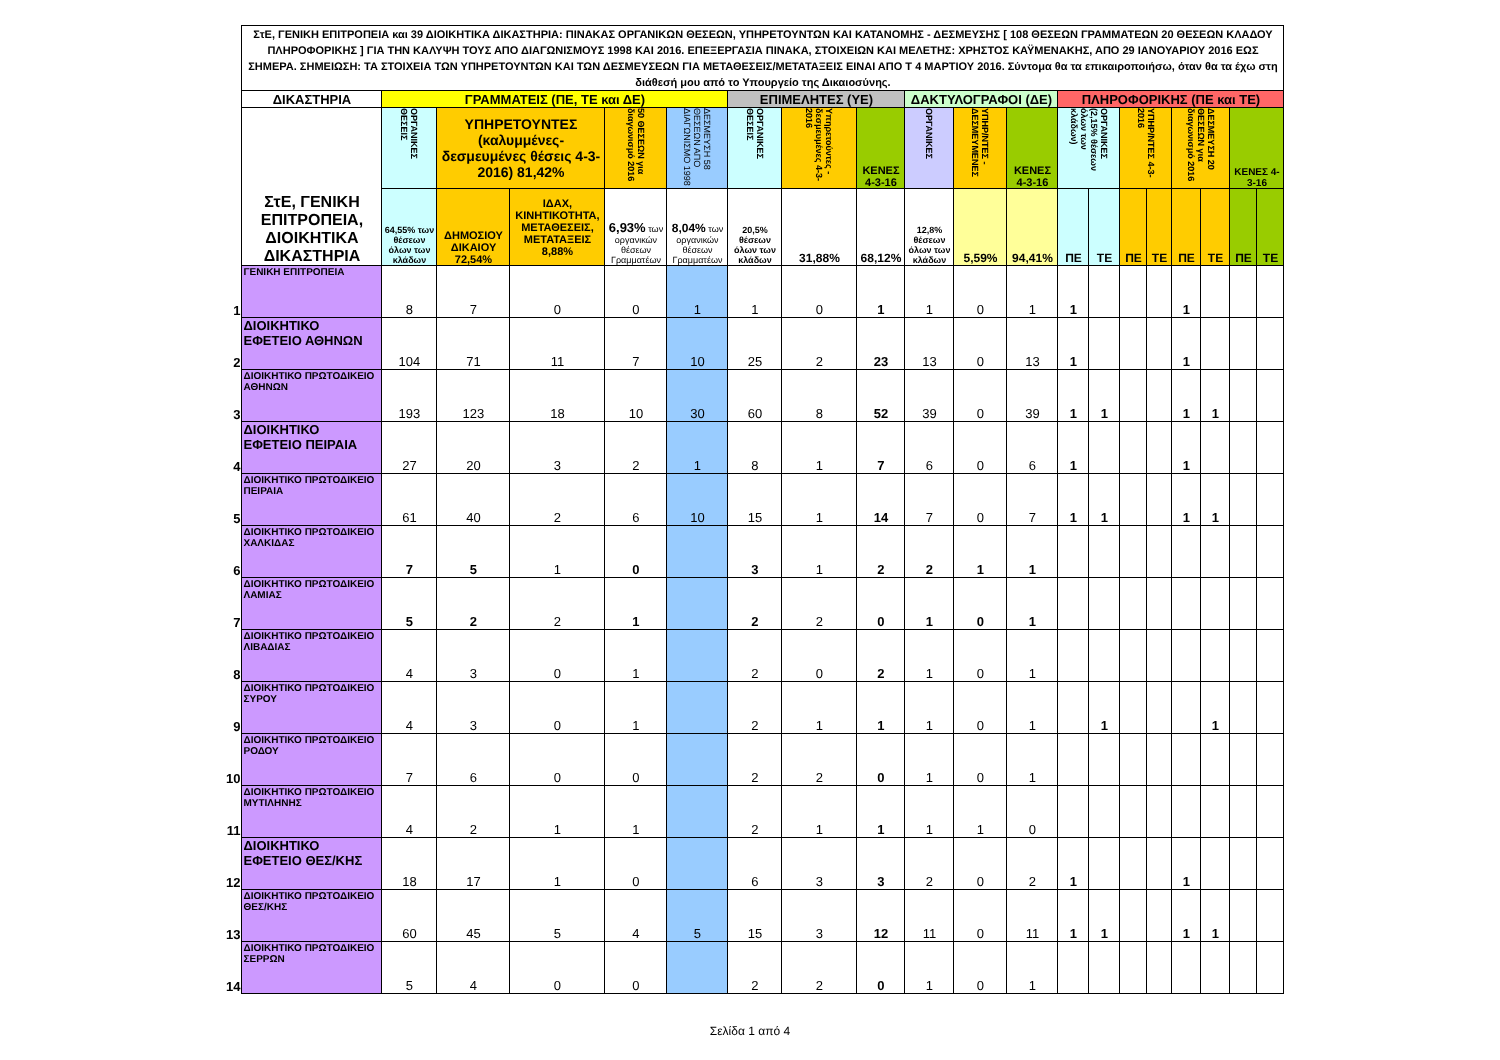| | ΣτΕ, ΓΕΝΙΚΗ ΕΠΙΤΡΟΠΕΙΑ και 39 ΔΙΟΙΚΗΤΙΚΑ ΔΙΚΑΣΤΗΡΙΑ: ΠΙΝΑΚΑΣ ΟΡΓΑΝΙΚΩΝ ΘΕΣΕΩΝ, ΥΠΗΡΕΤΟΥΝΤΩΝ ΚΑΙ ΚΑΤΑΝΟΜΗΣ - ΔΕΣΜΕΥΣΗΣ [ 108 ΘΕΣΕΩΝ ΓΡΑΜΜΑΤΕΩΝ 20 ΘΕΣΕΩΝ ΚΛΑΔΟΥ ΠΛΗΡΟΦΟΡΙΚΗΣ ] ΓΙΑ ΤΗΝ ΚΑΛΥΨΗ ΤΟΥΣ ΑΠΟ ΔΙΑΓΩΝΙΣΜΟΥΣ 1998 ΚΑΙ 2016. ΕΠΕΞΕΡΓΑΣΙΑ ΠΙΝΑΚΑ, ΣΤΟΙΧΕΙΩΝ ΚΑΙ ΜΕΛΕΤΗΣ: ΧΡΗΣΤΟΣ ΚΑΫΜΕΝΑΚΗΣ, ΑΠΟ 29 ΙΑΝΟΥΑΡΙΟΥ 2016 ΕΩΣ ΣΗΜΕΡΑ. ΣΗΜΕΙΩΣΗ: ΤΑ ΣΤΟΙΧΕΙΑ ΤΩΝ ΥΠΗΡΕΤΟΥΝΤΩΝ ΚΑΙ ΤΩΝ ΔΕΣΜΕΥΣΕΩΝ ΓΙΑ ΜΕΤΑΘΕΣΕΙΣ/ΜΕΤΑΤΑΞΕΙΣ ΕΙΝΑΙ ΑΠΟ Τ 4 ΜΑΡΤΙΟΥ 2016. Σύντομα θα τα επικαιροποιήσω, όταν θα τα έχω στη διάθεσή μου από το Υπουργείο της Δικαιοσύνης. | | | | | | | | | | | | | | | | | | | |
| | ΔΙΚΑΣΤΗΡΙΑ | ΓΡΑΜΜΑΤΕΙΣ (ΠΕ, ΤΕ και ΔΕ) | | | | | ΕΠΙΜΕΛΗΤΕΣ (ΥΕ) | | | ΔΑΚΤΥΛΟΓΡΑΦΟΙ (ΔΕ) | | | ΠΛΗΡΟΦΟΡΙΚΗΣ (ΠΕ και ΤΕ) | | | | | | | |
| | ΣτΕ, ΓΕΝΙΚΗ ΕΠΙΤΡΟΠΕΙΑ, ΔΙΟΙΚΗΤΙΚΑ ΔΙΚΑΣΤΗΡΙΑ | ΟΡΓΑΝΙΚΕΣ ΘΕΣΕΙΣ | ΥΠΗΡΕΤΟΥΝΤΕΣ (καλυμμένες-δεσμευμένες θέσεις 4-3-2016) 81,42% | | 50 ΘΕΣΕΩΝ για διαγωνισμό 2016 | ΔΕΣΜΕΥΣΗ 58 ΘΕΣΕΩΝ ΑΠΟ ΔΙΑΓΩΝΙΣΜΟ 1998 | ΟΡΓΑΝΙΚΕΣ ΘΕΣΕΙΣ | Υπηρετούντες - δεσμευμένες 4-3-2016 | ΚΕΝΕΣ 4-3-16 | ΟΡΓΑΝΙΚΕΣ | ΥΠΗΡ/ΝΤΕΣ - ΔΕΣΜΕΥΜΕΝΕΣ | ΚΕΝΕΣ 4-3-16 | ΟΡΓΑΝΙΚΕΣ (2,15% θέσεων όλων των κλάδων) | | ΥΠΗΡ/ΝΤΕΣ 4-3-2016 | | ΔΕΣΜΕΥΣΗ 20 ΘΕΣΕΩΝ για διαγωνισμό 2016 | | ΚΕΝΕΣ 4-3-16 | |
| | | 64,55% των θέσεων όλων των κλάδων | ΔΗΜΟΣΙΟΥ ΔΙΚΑΙΟΥ 72,54% | ΙΔΑΧ, ΚΙΝΗΤΙΚΟΤΗΤΑ, ΜΕΤΑΘΕΣΕΙΣ, ΜΕΤΑΤΑΞΕΙΣ 8,88% | 6,93% των οργανικών θέσεων Γραμματέων | 8,04% των οργανικών θέσεων Γραμματέων | 20,5% θέσεων όλων των κλάδων | 31,88% | 68,12% | 12,8% θέσεων όλων των κλάδων | 5,59% | 94,41% | ΠΕ | ΤΕ | ΠΕ | ΤΕ | ΠΕ | ΤΕ | ΠΕ | ΤΕ |
| 1 | ΓΕΝΙΚΗ ΕΠΙΤΡΟΠΕΙΑ | 8 | 7 | 0 | 0 | 1 | 1 | 0 | 1 | 1 | 0 | 1 | 1 | | | | 1 | | | |
| 2 | ΔΙΟΙΚΗΤΙΚΟ ΕΦΕΤΕΙΟ ΑΘΗΝΩΝ | 104 | 71 | 11 | 7 | 10 | 25 | 2 | 23 | 13 | 0 | 13 | 1 | | | | 1 | | | |
| 3 | ΔΙΟΙΚΗΤΙΚΟ ΠΡΩΤΟΔΙΚΕΙΟ ΑΘΗΝΩΝ | 193 | 123 | 18 | 10 | 30 | 60 | 8 | 52 | 39 | 0 | 39 | 1 | 1 | | | 1 | 1 | | |
| 4 | ΔΙΟΙΚΗΤΙΚΟ ΕΦΕΤΕΙΟ ΠΕΙΡΑΙΑ | 27 | 20 | 3 | 2 | 1 | 8 | 1 | 7 | 6 | 0 | 6 | 1 | | | | 1 | | | |
| 5 | ΔΙΟΙΚΗΤΙΚΟ ΠΡΩΤΟΔΙΚΕΙΟ ΠΕΙΡΑΙΑ | 61 | 40 | 2 | 6 | 10 | 15 | 1 | 14 | 7 | 0 | 7 | 1 | 1 | | | 1 | 1 | | |
| 6 | ΔΙΟΙΚΗΤΙΚΟ ΠΡΩΤΟΔΙΚΕΙΟ ΧΑΛΚΙΔΑΣ | 7 | 5 | 1 | 0 | | 3 | 1 | 2 | 2 | 1 | 1 | | | | | | | | |
| 7 | ΔΙΟΙΚΗΤΙΚΟ ΠΡΩΤΟΔΙΚΕΙΟ ΛΑΜΙΑΣ | 5 | 2 | 2 | 1 | | 2 | 2 | 0 | 1 | 0 | 1 | | | | | | | | |
| 8 | ΔΙΟΙΚΗΤΙΚΟ ΠΡΩΤΟΔΙΚΕΙΟ ΛΙΒΑΔΙΑΣ | 4 | 3 | 0 | 1 | | 2 | 0 | 2 | 1 | 0 | 1 | | | | | | | | |
| 9 | ΔΙΟΙΚΗΤΙΚΟ ΠΡΩΤΟΔΙΚΕΙΟ ΣΥΡΟΥ | 4 | 3 | 0 | 1 | | 2 | 1 | 1 | 1 | 0 | 1 | | 1 | | | | 1 | | |
| 10 | ΔΙΟΙΚΗΤΙΚΟ ΠΡΩΤΟΔΙΚΕΙΟ ΡΟΔΟΥ | 7 | 6 | 0 | 0 | | 2 | 2 | 0 | 1 | 0 | 1 | | | | | | | | |
| 11 | ΔΙΟΙΚΗΤΙΚΟ ΠΡΩΤΟΔΙΚΕΙΟ ΜΥΤΙΛΗΝΗΣ | 4 | 2 | 1 | 1 | | 2 | 1 | 1 | 1 | 1 | 0 | | | | | | | | |
| 12 | ΔΙΟΙΚΗΤΙΚΟ ΕΦΕΤΕΙΟ ΘΕΣ/ΚΗΣ | 18 | 17 | 1 | 0 | | 6 | 3 | 3 | 2 | 0 | 2 | 1 | | | | 1 | | | |
| 13 | ΔΙΟΙΚΗΤΙΚΟ ΠΡΩΤΟΔΙΚΕΙΟ ΘΕΣ/ΚΗΣ | 60 | 45 | 5 | 4 | 5 | 15 | 3 | 12 | 11 | 0 | 11 | 1 | 1 | | | 1 | 1 | | |
| 14 | ΔΙΟΙΚΗΤΙΚΟ ΠΡΩΤΟΔΙΚΕΙΟ ΣΕΡΡΩΝ | 5 | 4 | 0 | 0 | | 2 | 2 | 0 | 1 | 0 | 1 | | | | | | | | |
Σελίδα 1 από 4